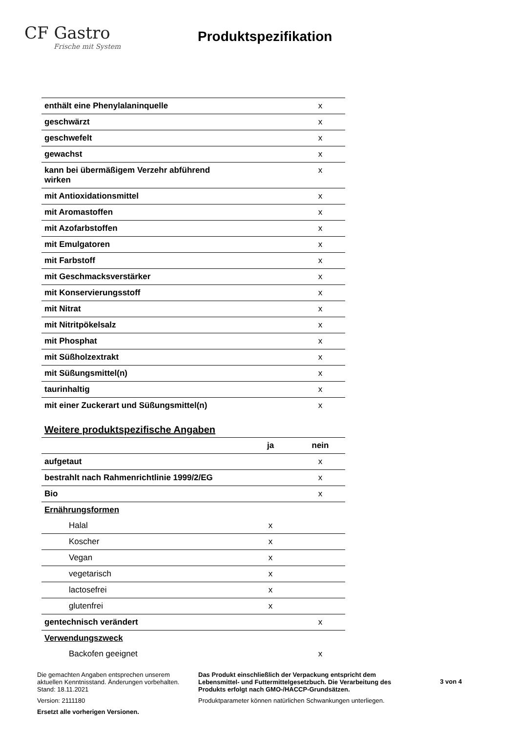CF Gastro
Frische mit System
Produktspezifikation
| enthält eine Phenylalaninquelle | | x |
| geschwärzt | | x |
| geschwefelt | | x |
| gewachst | | x |
| kann bei übermäßigem Verzehr abführend wirken | | x |
| mit Antioxidationsmittel | | x |
| mit Aromastoffen | | x |
| mit Azofarbstoffen | | x |
| mit Emulgatoren | | x |
| mit Farbstoff | | x |
| mit Geschmacksverstärker | | x |
| mit Konservierungsstoff | | x |
| mit Nitrat | | x |
| mit Nitritpökelsalz | | x |
| mit Phosphat | | x |
| mit Süßholzextrakt | | x |
| mit Süßungsmittel(n) | | x |
| taurinhaltig | | x |
| mit einer Zuckerart und Süßungsmittel(n) | | x |
Weitere produktspezifische Angaben
| | ja | nein |
| aufgetaut | | x |
| bestrahlt nach Rahmenrichtlinie 1999/2/EG | | x |
| Bio | | x |
| Ernährungsformen | | |
| Halal | x | |
| Koscher | x | |
| Vegan | x | |
| vegetarisch | x | |
| lactosefrei | x | |
| glutenfrei | x | |
| gentechnisch verändert | | x |
| Verwendungszweck | | |
| Backofen geeignet | | x |
Die gemachten Angaben entsprechen unserem aktuellen Kenntnisstand. Änderungen vorbehalten. Stand: 18.11.2021
Version: 2111180
Ersetzt alle vorherigen Versionen.
Das Produkt einschließlich der Verpackung entspricht dem Lebensmittel- und Futtermittelgesetzbuch. Die Verarbeitung des Produkts erfolgt nach GMO-/HACCP-Grundsätzen.
Produktparameter können natürlichen Schwankungen unterliegen.
3 von 4